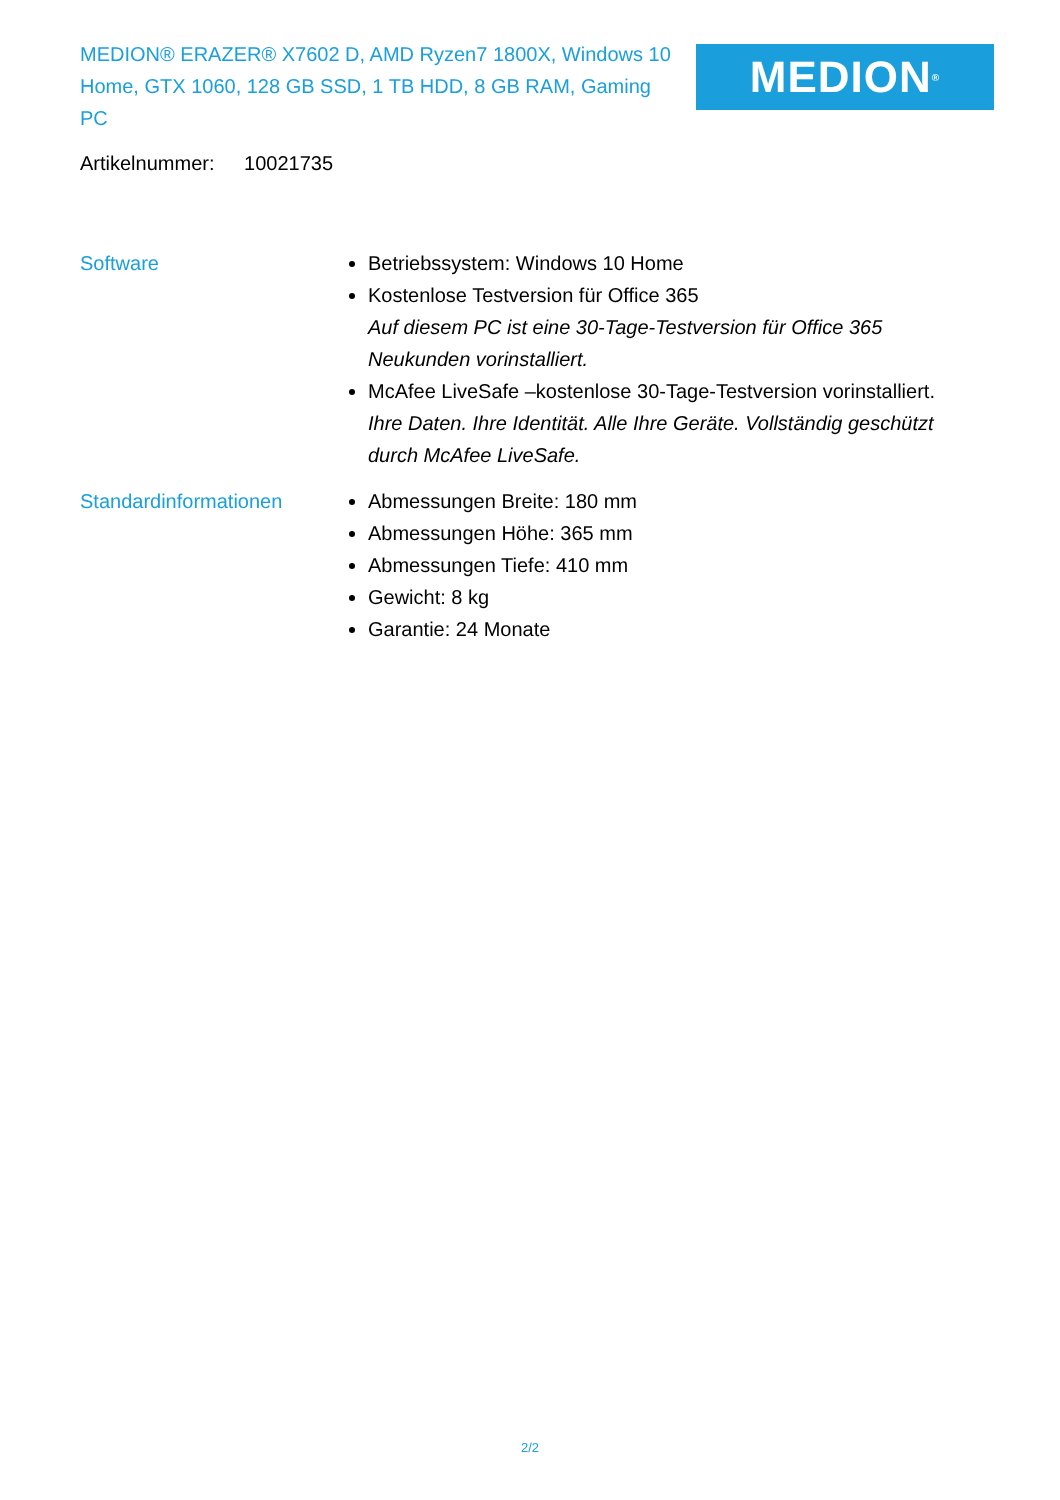MEDION® ERAZER® X7602 D, AMD Ryzen7 1800X, Windows 10 Home, GTX 1060, 128 GB SSD, 1 TB HDD, 8 GB RAM, Gaming PC
MEDION<sup>®</sup>
Artikelnummer: 10021735
Software Betriebssystem: Windows 10 Home
Kostenlose Testversion für Office 365
Auf diesem PC ist eine 30-Tage-Testversion für Office 365 Neukunden vorinstalliert.
McAfee LiveSafe –kostenlose 30-Tage-Testversion vorinstalliert.
Ihre Daten. Ihre Identität. Alle Ihre Geräte. Vollständig geschützt durch McAfee LiveSafe.
Standardinformationen Abmessungen Breite: 180 mm
Abmessungen Höhe: 365 mm
Abmessungen Tiefe: 410 mm
Gewicht: 8 kg
Garantie: 24 Monate
2/2